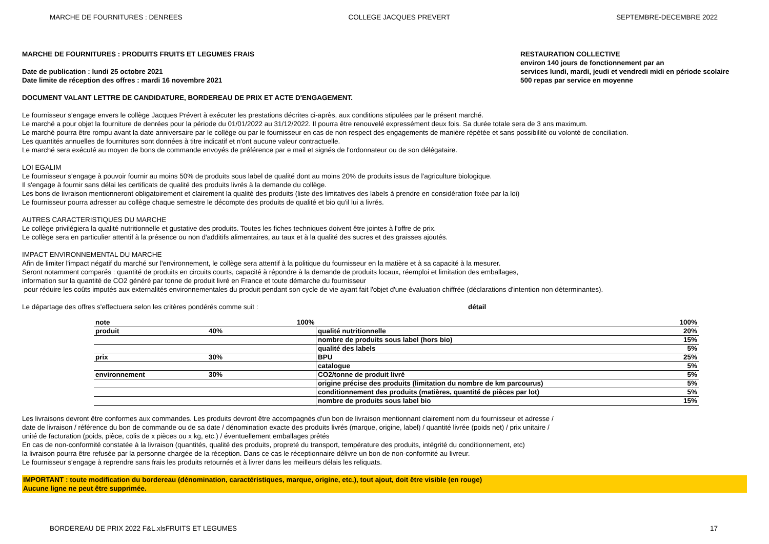MARCHE DE FOURNITURES : DENREES COLLEGE JACQUES PREVERT SEPTEMBRE-DECEMBRE 2022
MARCHE DE FOURNITURES : PRODUITS FRUITS ET LEGUMES FRAIS
Date de publication : lundi 25 octobre 2021
Date limite de réception des offres : mardi 16 novembre 2021
RESTAURATION COLLECTIVE
environ 140 jours de fonctionnement par an
services lundi, mardi, jeudi et vendredi midi en période scolaire
500 repas par service en moyenne
DOCUMENT VALANT LETTRE DE CANDIDATURE, BORDEREAU DE PRIX ET ACTE D'ENGAGEMENT.
Le fournisseur s'engage envers le collège Jacques Prévert à exécuter les prestations décrites ci-après, aux conditions stipulées par le présent marché.
Le marché a pour objet la fourniture de denrées pour la période du 01/01/2022 au 31/12/2022. Il pourra être renouvelé expressément deux fois. Sa durée totale sera de 3 ans maximum.
Le marché pourra être rompu avant la date anniversaire par le collège ou par le fournisseur en cas de non respect des engagements de manière répétée et sans possibilité ou volonté de conciliation.
Les quantités annuelles de fournitures sont données à titre indicatif et n'ont aucune valeur contractuelle.
Le marché sera exécuté au moyen de bons de commande envoyés de préférence par e mail et signés de l'ordonnateur ou de son délégataire.
LOI EGALIM
Le fournisseur s'engage à pouvoir fournir au moins 50% de produits sous label de qualité dont au moins 20% de produits issus de l'agriculture biologique.
Il s'engage à fournir sans délai les certificats de qualité des produits livrés à la demande du collège.
Les bons de livraison mentionneront obligatoirement et clairement la qualité des produits (liste des limitatives des labels à prendre en considération fixée par la loi)
Le fournisseur pourra adresser au collège chaque semestre le décompte des produits de qualité et bio qu'il lui a livrés.
AUTRES CARACTERISTIQUES DU MARCHE
Le collège privilégiera la qualité nutritionnelle et gustative des produits. Toutes les fiches techniques doivent être jointes à l'offre de prix.
Le collège sera en particulier attentif à la présence ou non d'additifs alimentaires, au taux et à la qualité des sucres et des graisses ajoutés.
IMPACT ENVIRONNEMENTAL DU MARCHE
Afin de limiter l'impact négatif du marché sur l'environnement, le collège sera attentif à la politique du fournisseur en la matière et à sa capacité à la mesurer.
Seront notamment comparés : quantité de produits en circuits courts, capacité à répondre à la demande de produits locaux, réemploi et limitation des emballages,
information sur la quantité de CO2 généré par tonne de produit livré en France et toute démarche du fournisseur
pour réduire les coûts imputés aux externalités environnementales du produit pendant son cycle de vie ayant fait l'objet d'une évaluation chiffrée (déclarations d'intention non déterminantes).
Le départage des offres s'effectuera selon les critères pondérés comme suit : détail
| note | | 100% | | 100% |
| produit | 40% | | qualité nutritionnelle | 20% |
| | | | nombre de produits sous label (hors bio) | 15% |
| | | | qualité des labels | 5% |
| prix | 30% | | BPU | 25% |
| | | | catalogue | 5% |
| environnement | 30% | | CO2/tonne de produit livré | 5% |
| | | | origine précise des produits (limitation du nombre de km parcourus) | 5% |
| | | | conditionnement des produits (matières, quantité de pièces par lot) | 5% |
| | | | nombre de produits sous label bio | 15% |
Les livraisons devront être conformes aux commandes. Les produits devront être accompagnés d'un bon de livraison mentionnant clairement nom du fournisseur et adresse /
date de livraison / référence du bon de commande ou de sa date / dénomination exacte des produits livrés (marque, origine, label) / quantité livrée (poids net) / prix unitaire /
unité de facturation (poids, pièce, colis de x pièces ou x kg, etc.) / éventuellement emballages prêtés
En cas de non-conformité constatée à la livraison (quantités, qualité des produits, propreté du transport, température des produits, intégrité du conditionnement, etc)
la livraison pourra être refusée par la personne chargée de la réception. Dans ce cas le réceptionnaire délivre un bon de non-conformité au livreur.
Le fournisseur s'engage à reprendre sans frais les produits retournés et à livrer dans les meilleurs délais les reliquats.
IMPORTANT : toute modification du bordereau (dénomination, caractéristiques, marque, origine, etc.), tout ajout, doit être visible (en rouge)
Aucune ligne ne peut être supprimée.
BORDEREAU DE PRIX 2022 F&L.xlsFRUITS ET LEGUMES 17